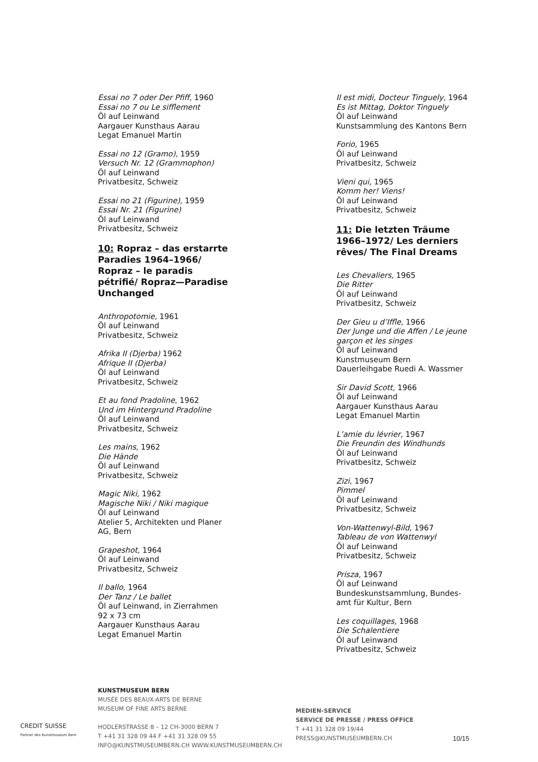Essai no 7 oder Der Pfiff, 1960
Essai no 7 ou Le sifflement
Öl auf Leinwand
Aargauer Kunsthaus Aarau
Legat Emanuel Martin
Essai no 12 (Gramo), 1959
Versuch Nr. 12 (Grammophon)
Öl auf Leinwand
Privatbesitz, Schweiz
Essai no 21 (Figurine), 1959
Essai Nr. 21 (Figurine)
Öl auf Leinwand
Privatbesitz, Schweiz
10: Ropraz – das erstarrte
Paradies 1964–1966/
Ropraz – le paradis
pétrifié/ Ropraz—Paradise
Unchanged
Anthropotomie, 1961
Öl auf Leinwand
Privatbesitz, Schweiz
Afrika II (Djerba) 1962
Afrique II (Djerba)
Öl auf Leinwand
Privatbesitz, Schweiz
Et au fond Pradoline, 1962
Und im Hintergrund Pradoline
Öl auf Leinwand
Privatbesitz, Schweiz
Les mains, 1962
Die Hände
Öl auf Leinwand
Privatbesitz, Schweiz
Magic Niki, 1962
Magische Niki / Niki magique
Öl auf Leinwand
Atelier 5, Architekten und Planer
AG, Bern
Grapeshot, 1964
Öl auf Leinwand
Privatbesitz, Schweiz
Il ballo, 1964
Der Tanz / Le ballet
Öl auf Leinwand, in Zierrahmen
92 x 73 cm
Aargauer Kunsthaus Aarau
Legat Emanuel Martin
Il est midi, Docteur Tinguely, 1964
Es ist Mittag, Doktor Tinguely
Öl auf Leinwand
Kunstsammlung des Kantons Bern
Forio, 1965
Öl auf Leinwand
Privatbesitz, Schweiz
Vieni qui, 1965
Komm her! Viens!
Öl auf Leinwand
Privatbesitz, Schweiz
11: Die letzten Träume
1966–1972/ Les derniers
rêves/ The Final Dreams
Les Chevaliers, 1965
Die Ritter
Öl auf Leinwand
Privatbesitz, Schweiz
Der Gieu u d’Iffle, 1966
Der Junge und die Affen / Le jeune garçon et les singes
Öl auf Leinwand
Kunstmuseum Bern
Dauerleihgabe Ruedi A. Wassmer
Sir David Scott, 1966
Öl auf Leinwand
Aargauer Kunsthaus Aarau
Legat Emanuel Martin
L’amie du lévrier, 1967
Die Freundin des Windhunds
Öl auf Leinwand
Privatbesitz, Schweiz
Zizi, 1967
Pimmel
Öl auf Leinwand
Privatbesitz, Schweiz
Von-Wattenwyl-Bild, 1967
Tableau de von Wattenwyl
Öl auf Leinwand
Privatbesitz, Schweiz
Prisza, 1967
Öl auf Leinwand
Bundeskunstsammlung, Bundes-
amt für Kultur, Bern
Les coquillages, 1968
Die Schalentiere
Öl auf Leinwand
Privatbesitz, Schweiz
CREDIT SUISSE
Partner des Kunstmuseum Bern
KUNSTMUSEUM BERN
MUSÉE DES BEAUX-ARTS DE BERNE
MUSEUM OF FINE ARTS BERNE
HODLERSTRASSE 8 – 12 CH-3000 BERN 7
T +41 31 328 09 44 F +41 31 328 09 55
INFO@KUNSTMUSEUMBERN.CH WWW.KUNSTMUSEUMBERN.CH
MEDIEN-SERVICE
SERVICE DE PRESSE / PRESS OFFICE
T +41 31 328 09 19/44
PRESS@KUNSTMUSEUMBERN.CH
10/15